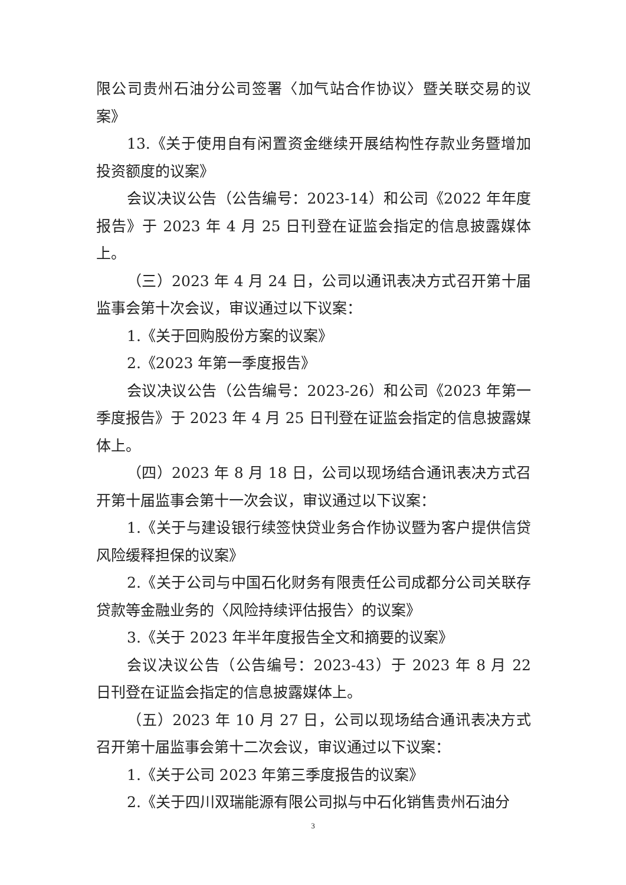限公司贵州石油分公司签署〈加气站合作协议〉暨关联交易的议案》
13.《关于使用自有闲置资金继续开展结构性存款业务暨增加投资额度的议案》
会议决议公告（公告编号：2023-14）和公司《2022 年年度报告》于 2023 年 4 月 25 日刊登在证监会指定的信息披露媒体上。
（三）2023 年 4 月 24 日，公司以通讯表决方式召开第十届监事会第十次会议，审议通过以下议案：
1.《关于回购股份方案的议案》
2.《2023 年第一季度报告》
会议决议公告（公告编号：2023-26）和公司《2023 年第一季度报告》于 2023 年 4 月 25 日刊登在证监会指定的信息披露媒体上。
（四）2023 年 8 月 18 日，公司以现场结合通讯表决方式召开第十届监事会第十一次会议，审议通过以下议案：
1.《关于与建设银行续签快贷业务合作协议暨为客户提供信贷风险缓释担保的议案》
2.《关于公司与中国石化财务有限责任公司成都分公司关联存贷款等金融业务的〈风险持续评估报告〉的议案》
3.《关于 2023 年半年度报告全文和摘要的议案》
会议决议公告（公告编号：2023-43）于 2023 年 8 月 22 日刊登在证监会指定的信息披露媒体上。
（五）2023 年 10 月 27 日，公司以现场结合通讯表决方式召开第十届监事会第十二次会议，审议通过以下议案：
1.《关于公司 2023 年第三季度报告的议案》
2.《关于四川双瑞能源有限公司拟与中石化销售贵州石油分
3